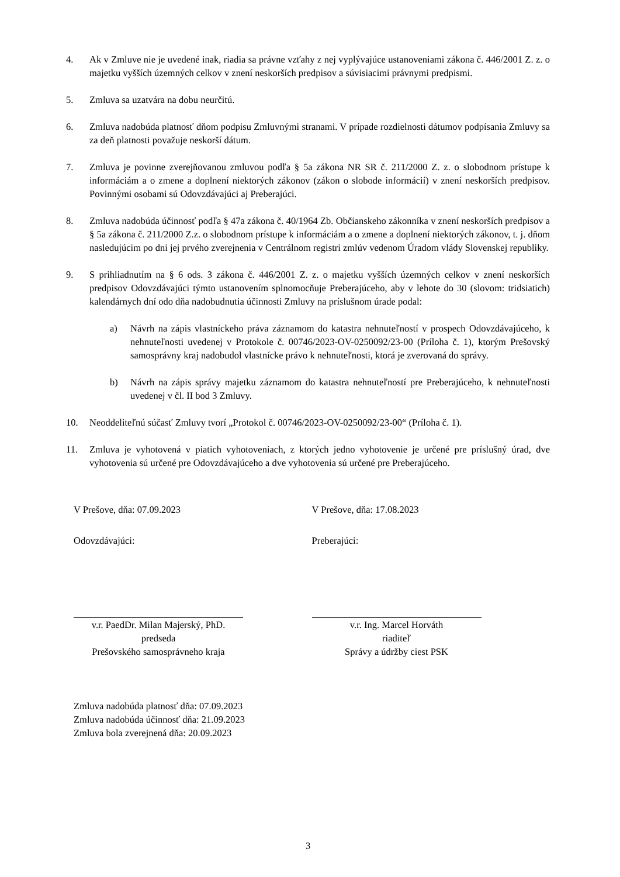4. Ak v Zmluve nie je uvedené inak, riadia sa právne vzťahy z nej vyplývajúce ustanoveniami zákona č. 446/2001 Z. z. o majetku vyšších územných celkov v znení neskorších predpisov a súvisiacimi právnymi predpismi.
5. Zmluva sa uzatvára na dobu neurčitú.
6. Zmluva nadobúda platnosť dňom podpisu Zmluvnými stranami. V prípade rozdielnosti dátumov podpísania Zmluvy sa za deň platnosti považuje neskorší dátum.
7. Zmluva je povinne zverejňovanou zmluvou podľa § 5a zákona NR SR č. 211/2000 Z. z. o slobodnom prístupe k informáciám a o zmene a doplnení niektorých zákonov (zákon o slobode informácií) v znení neskorších predpisov. Povinnými osobami sú Odovzdávajúci aj Preberajúci.
8. Zmluva nadobúda účinnosť podľa § 47a zákona č. 40/1964 Zb. Občianskeho zákonníka v znení neskorších predpisov a § 5a zákona č. 211/2000 Z.z. o slobodnom prístupe k informáciám a o zmene a doplnení niektorých zákonov, t. j. dňom nasledujúcim po dni jej prvého zverejnenia v Centrálnom registri zmlúv vedenom Úradom vlády Slovenskej republiky.
9. S prihliadnutím na § 6 ods. 3 zákona č. 446/2001 Z. z. o majetku vyšších územných celkov v znení neskorších predpisov Odovzdávajúci týmto ustanovením splnomocňuje Preberajúceho, aby v lehote do 30 (slovom: tridsiatich) kalendárnych dní odo dňa nadobudnutia účinnosti Zmluvy na príslušnom úrade podal:
a) Návrh na zápis vlastníckeho práva záznamom do katastra nehnuteľností v prospech Odovzdávajúceho, k nehnuteľnosti uvedenej v Protokole č. 00746/2023-OV-0250092/23-00 (Príloha č. 1), ktorým Prešovský samosprávny kraj nadobudol vlastnícke právo k nehnuteľnosti, ktorá je zverovaná do správy.
b) Návrh na zápis správy majetku záznamom do katastra nehnuteľností pre Preberajúceho, k nehnuteľnosti uvedenej v čl. II bod 3 Zmluvy.
10. Neoddeliteľnú súčasť Zmluvy tvorí „Protokol č. 00746/2023-OV-0250092/23-00“ (Príloha č. 1).
11. Zmluva je vyhotovená v piatich vyhotoveniach, z ktorých jedno vyhotovenie je určené pre príslušný úrad, dve vyhotovenia sú určené pre Odovzdávajúceho a dve vyhotovenia sú určené pre Preberajúceho.
V Prešove, dňa: 07.09.2023
Odovzdávajúci:
v.r. PaedDr. Milan Majerský, PhD.
predseda
Prešovského samosprávneho kraja
V Prešove, dňa: 17.08.2023
Preberajúci:
v.r. Ing. Marcel Horváth
riaditeľ
Správy a údržby ciest PSK
Zmluva nadobúda platnosť dňa: 07.09.2023
Zmluva nadobúda účinnosť dňa: 21.09.2023
Zmluva bola zverejnená dňa: 20.09.2023
3